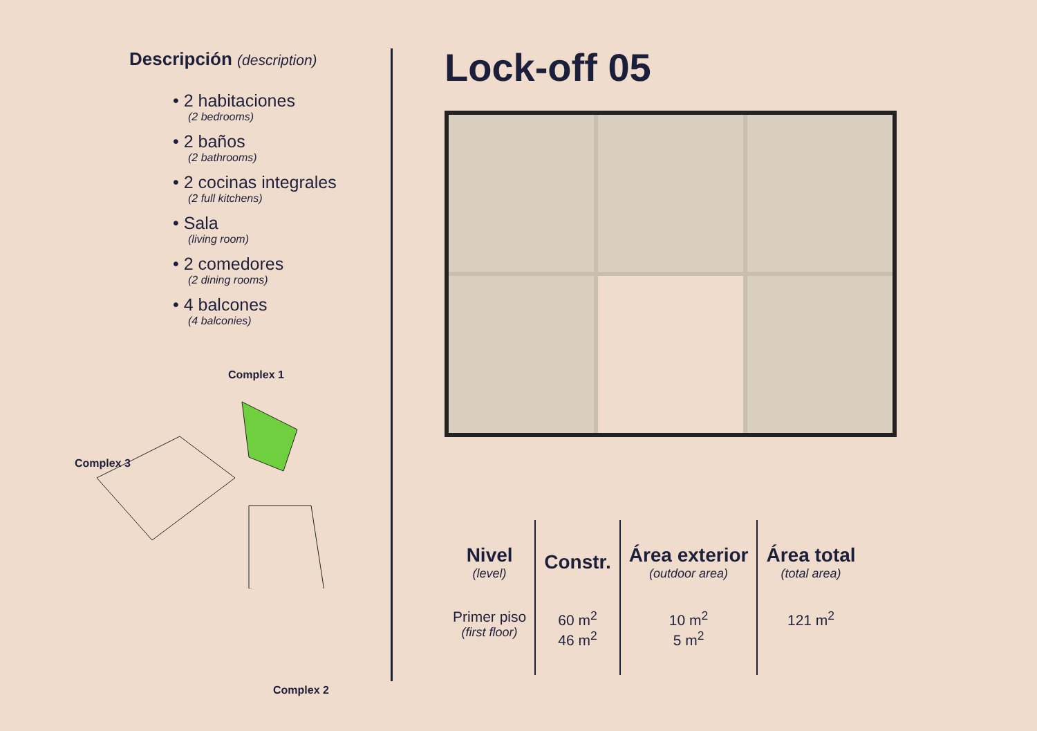Descripción (description)
• 2 habitaciones
(2 bedrooms)
• 2 baños
(2 bathrooms)
• 2 cocinas integrales
(2 full kitchens)
• Sala
(living room)
• 2 comedores
(2 dining rooms)
• 4 balcones
(4 balconies)
Complex 1
Complex 3
Complex 2
Lock-off 05
| Nivel (level) | Constr. | Área exterior (outdoor area) | Área total (total area) |
| --- | --- | --- | --- |
| Primer piso (first floor) | 60 m<sup>2</sup> 46 m<sup>2</sup> | 10 m<sup>2</sup> 5 m<sup>2</sup> | 121 m<sup>2</sup> |